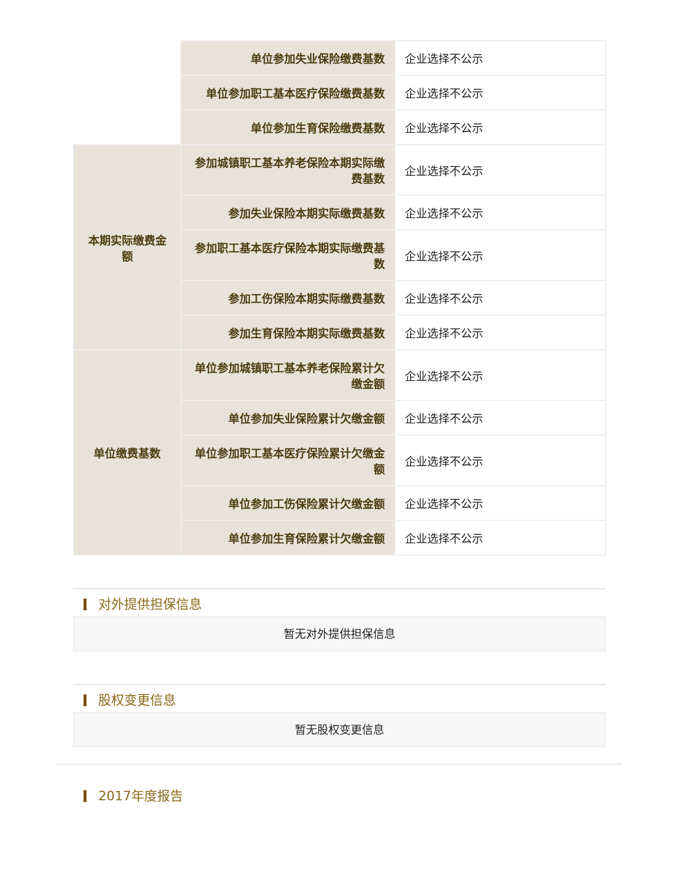| | 单位参加失业保险缴费基数 | 企业选择不公示 |
| | 单位参加职工基本医疗保险缴费基数 | 企业选择不公示 |
| | 单位参加生育保险缴费基数 | 企业选择不公示 |
| 本期实际缴费金额 | 参加城镇职工基本养老保险本期实际缴费基数 | 企业选择不公示 |
| | 参加失业保险本期实际缴费基数 | 企业选择不公示 |
| | 参加职工基本医疗保险本期实际缴费基数 | 企业选择不公示 |
| | 参加工伤保险本期实际缴费基数 | 企业选择不公示 |
| | 参加生育保险本期实际缴费基数 | 企业选择不公示 |
| 单位缴费基数 | 单位参加城镇职工基本养老保险累计欠缴金额 | 企业选择不公示 |
| | 单位参加失业保险累计欠缴金额 | 企业选择不公示 |
| | 单位参加职工基本医疗保险累计欠缴金额 | 企业选择不公示 |
| | 单位参加工伤保险累计欠缴金额 | 企业选择不公示 |
| | 单位参加生育保险累计欠缴金额 | 企业选择不公示 |
对外提供担保信息
暂无对外提供担保信息
股权变更信息
暂无股权变更信息
2017年度报告